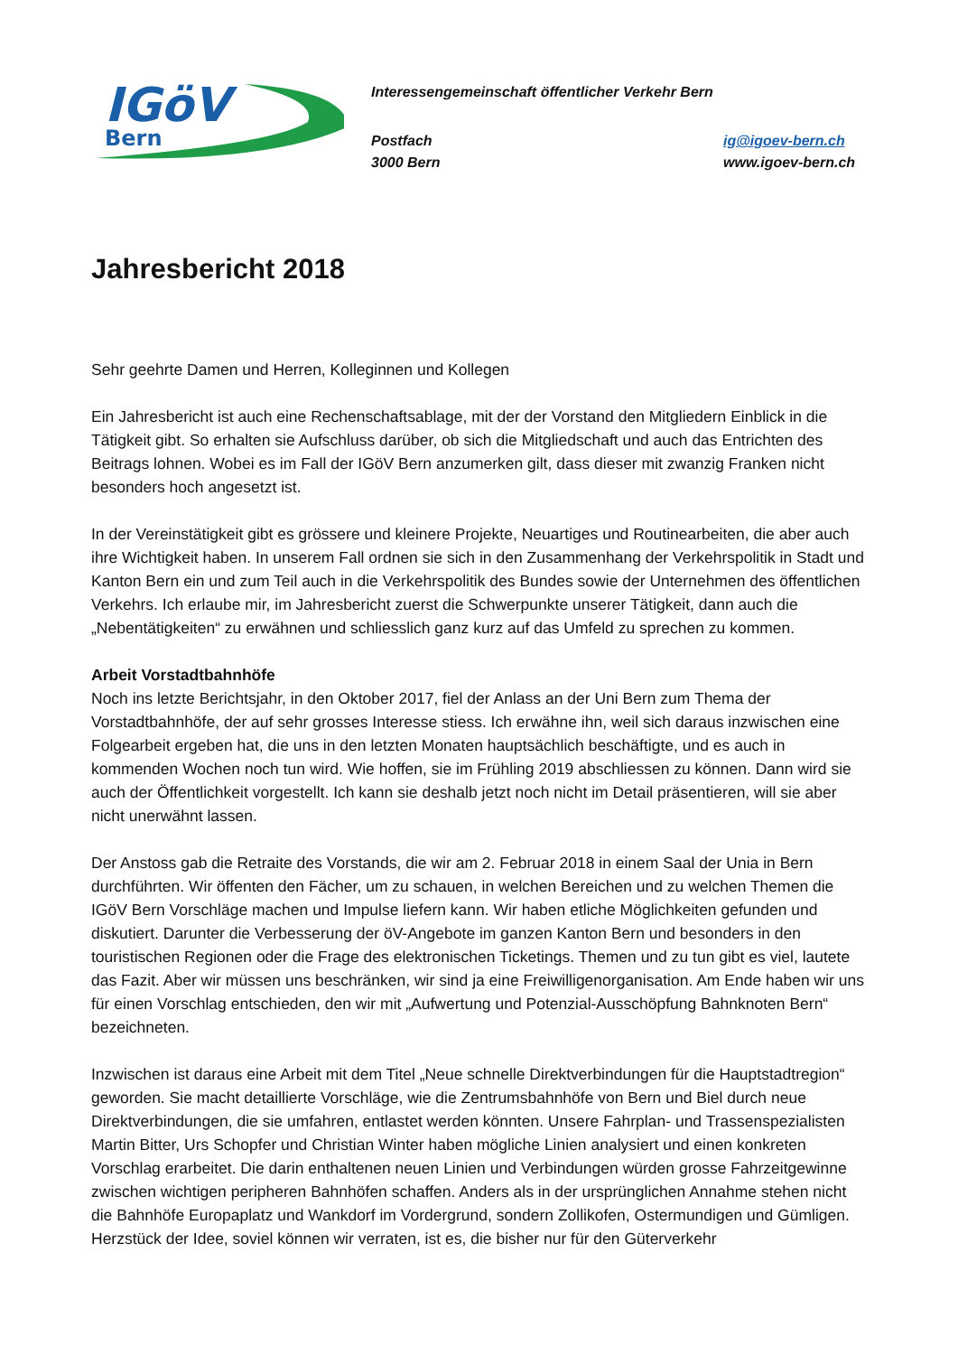IGöV
Bern
Interessengemeinschaft öffentlicher Verkehr Bern
Postfach
3000 Bern
ig@igoev-bern.ch
www.igoev-bern.ch
Jahresbericht 2018
Sehr geehrte Damen und Herren, Kolleginnen und Kollegen
Ein Jahresbericht ist auch eine Rechenschaftsablage, mit der der Vorstand den Mitgliedern Einblick in die Tätigkeit gibt. So erhalten sie Aufschluss darüber, ob sich die Mitgliedschaft und auch das Entrichten des Beitrags lohnen. Wobei es im Fall der IGöV Bern anzumerken gilt, dass dieser mit zwanzig Franken nicht besonders hoch angesetzt ist.
In der Vereinstätigkeit gibt es grössere und kleinere Projekte, Neuartiges und Routinearbeiten, die aber auch ihre Wichtigkeit haben. In unserem Fall ordnen sie sich in den Zusammenhang der Verkehrspolitik in Stadt und Kanton Bern ein und zum Teil auch in die Verkehrspolitik des Bundes sowie der Unternehmen des öffentlichen Verkehrs. Ich erlaube mir, im Jahresbericht zuerst die Schwerpunkte unserer Tätigkeit, dann auch die „Nebentätigkeiten“ zu erwähnen und schliesslich ganz kurz auf das Umfeld zu sprechen zu kommen.
Arbeit Vorstadtbahnhöfe
Noch ins letzte Berichtsjahr, in den Oktober 2017, fiel der Anlass an der Uni Bern zum Thema der Vorstadtbahnhöfe, der auf sehr grosses Interesse stiess. Ich erwähne ihn, weil sich daraus inzwischen eine Folgearbeit ergeben hat, die uns in den letzten Monaten hauptsächlich beschäftigte, und es auch in kommenden Wochen noch tun wird. Wie hoffen, sie im Frühling 2019 abschliessen zu können. Dann wird sie auch der Öffentlichkeit vorgestellt. Ich kann sie deshalb jetzt noch nicht im Detail präsentieren, will sie aber nicht unerwähnt lassen.
Der Anstoss gab die Retraite des Vorstands, die wir am 2. Februar 2018 in einem Saal der Unia in Bern durchführten. Wir öffenten den Fächer, um zu schauen, in welchen Bereichen und zu welchen Themen die IGöV Bern Vorschläge machen und Impulse liefern kann. Wir haben etliche Möglichkeiten gefunden und diskutiert. Darunter die Verbesserung der öV-Angebote im ganzen Kanton Bern und besonders in den touristischen Regionen oder die Frage des elektronischen Ticketings. Themen und zu tun gibt es viel, lautete das Fazit. Aber wir müssen uns beschränken, wir sind ja eine Freiwilligenorganisation. Am Ende haben wir uns für einen Vorschlag entschieden, den wir mit „Aufwertung und Potenzial-Ausschöpfung Bahnknoten Bern“ bezeichneten.
Inzwischen ist daraus eine Arbeit mit dem Titel „Neue schnelle Direktverbindungen für die Hauptstadtregion“ geworden. Sie macht detaillierte Vorschläge, wie die Zentrumsbahnhöfe von Bern und Biel durch neue Direktverbindungen, die sie umfahren, entlastet werden könnten. Unsere Fahrplan- und Trassenspezialisten Martin Bitter, Urs Schopfer und Christian Winter haben mögliche Linien analysiert und einen konkreten Vorschlag erarbeitet. Die darin enthaltenen neuen Linien und Verbindungen würden grosse Fahrzeitgewinne zwischen wichtigen peripheren Bahnhöfen schaffen. Anders als in der ursprünglichen Annahme stehen nicht die Bahnhöfe Europaplatz und Wankdorf im Vordergrund, sondern Zollikofen, Ostermundigen und Gümligen. Herzstück der Idee, soviel können wir verraten, ist es, die bisher nur für den Güterverkehr